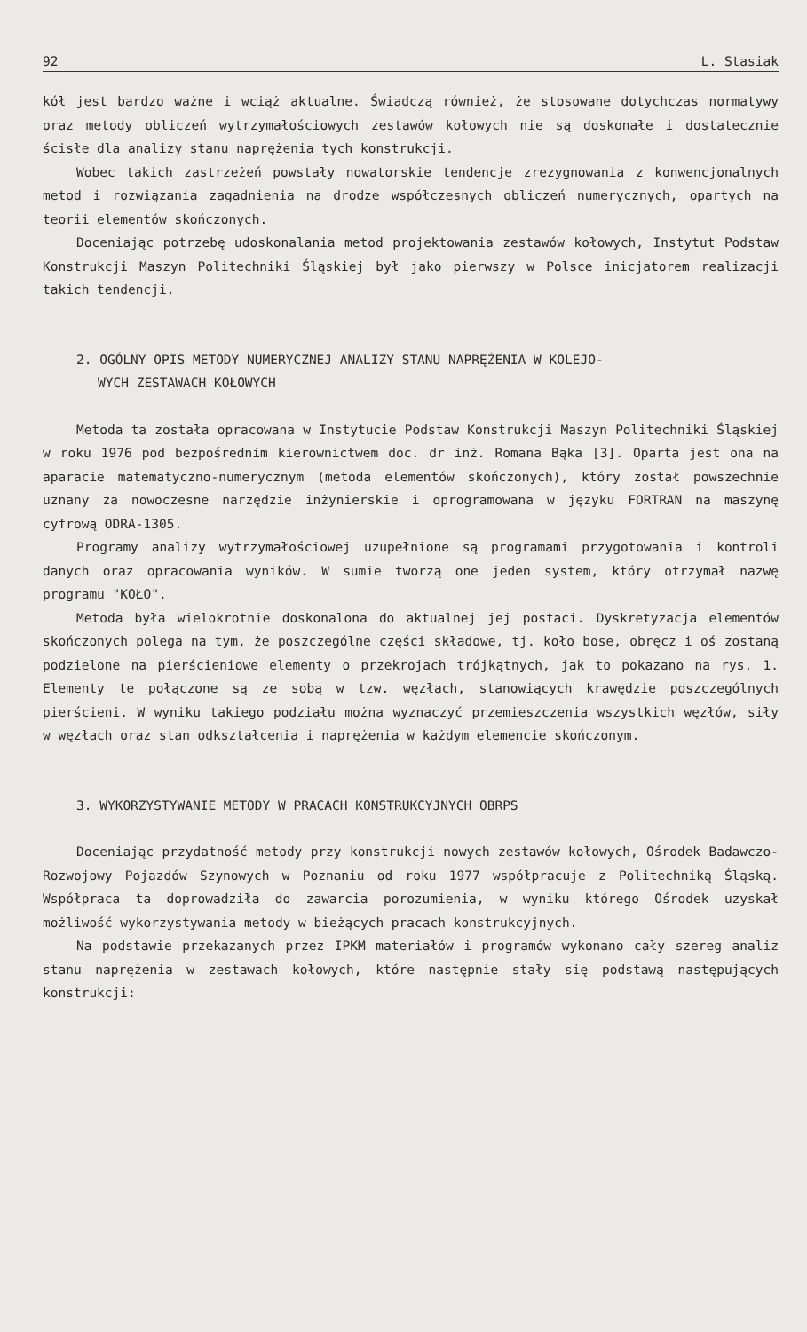92 L. Stasiak
kół jest bardzo ważne i wciąż aktualne. Świadczą również, że stosowane dotychczas normatywy oraz metody obliczeń wytrzymałościowych zestawów kołowych nie są doskonałe i dostatecznie ścisłe dla analizy stanu naprężenia tych konstrukcji.
Wobec takich zastrzeżeń powstały nowatorskie tendencje zrezygnowania z konwencjonalnych metod i rozwiązania zagadnienia na drodze współczesnych obliczeń numerycznych, opartych na teorii elementów skończonych.
Doceniając potrzebę udoskonalania metod projektowania zestawów kołowych, Instytut Podstaw Konstrukcji Maszyn Politechniki Śląskiej był jako pierwszy w Polsce inicjatorem realizacji takich tendencji.
2. OGÓLNY OPIS METODY NUMERYCZNEJ ANALIZY STANU NAPRĘŻENIA W KOLEJO-
WYCH ZESTAWACH KOŁOWYCH
Metoda ta została opracowana w Instytucie Podstaw Konstrukcji Maszyn Politechniki Śląskiej w roku 1976 pod bezpośrednim kierownictwem doc. dr inż. Romana Bąka [3]. Oparta jest ona na aparacie matematyczno-numerycznym (metoda elementów skończonych), który został powszechnie uznany za nowoczesne narzędzie inżynierskie i oprogramowana w języku FORTRAN na maszynę cyfrową ODRA-1305.
Programy analizy wytrzymałościowej uzupełnione są programami przygotowania i kontroli danych oraz opracowania wyników. W sumie tworzą one jeden system, który otrzymał nazwę programu "KOŁO".
Metoda była wielokrotnie doskonalona do aktualnej jej postaci. Dyskretyzacja elementów skończonych polega na tym, że poszczególne części składowe, tj. koło bose, obręcz i oś zostaną podzielone na pierścieniowe elementy o przekrojach trójkątnych, jak to pokazano na rys. 1. Elementy te połączone są ze sobą w tzw. węzłach, stanowiących krawędzie poszczególnych pierścieni. W wyniku takiego podziału można wyznaczyć przemieszczenia wszystkich węzłów, siły w węzłach oraz stan odkształcenia i naprężenia w każdym elemencie skończonym.
3. WYKORZYSTYWANIE METODY W PRACACH KONSTRUKCYJNYCH OBRPS
Doceniając przydatność metody przy konstrukcji nowych zestawów kołowych, Ośrodek Badawczo-Rozwojowy Pojazdów Szynowych w Poznaniu od roku 1977 współpracuje z Politechniką Śląską. Współpraca ta doprowadziła do zawarcia porozumienia, w wyniku którego Ośrodek uzyskał możliwość wykorzystywania metody w bieżących pracach konstrukcyjnych.
Na podstawie przekazanych przez IPKM materiałów i programów wykonano cały szereg analiz stanu naprężenia w zestawach kołowych, które następnie stały się podstawą następujących konstrukcji: